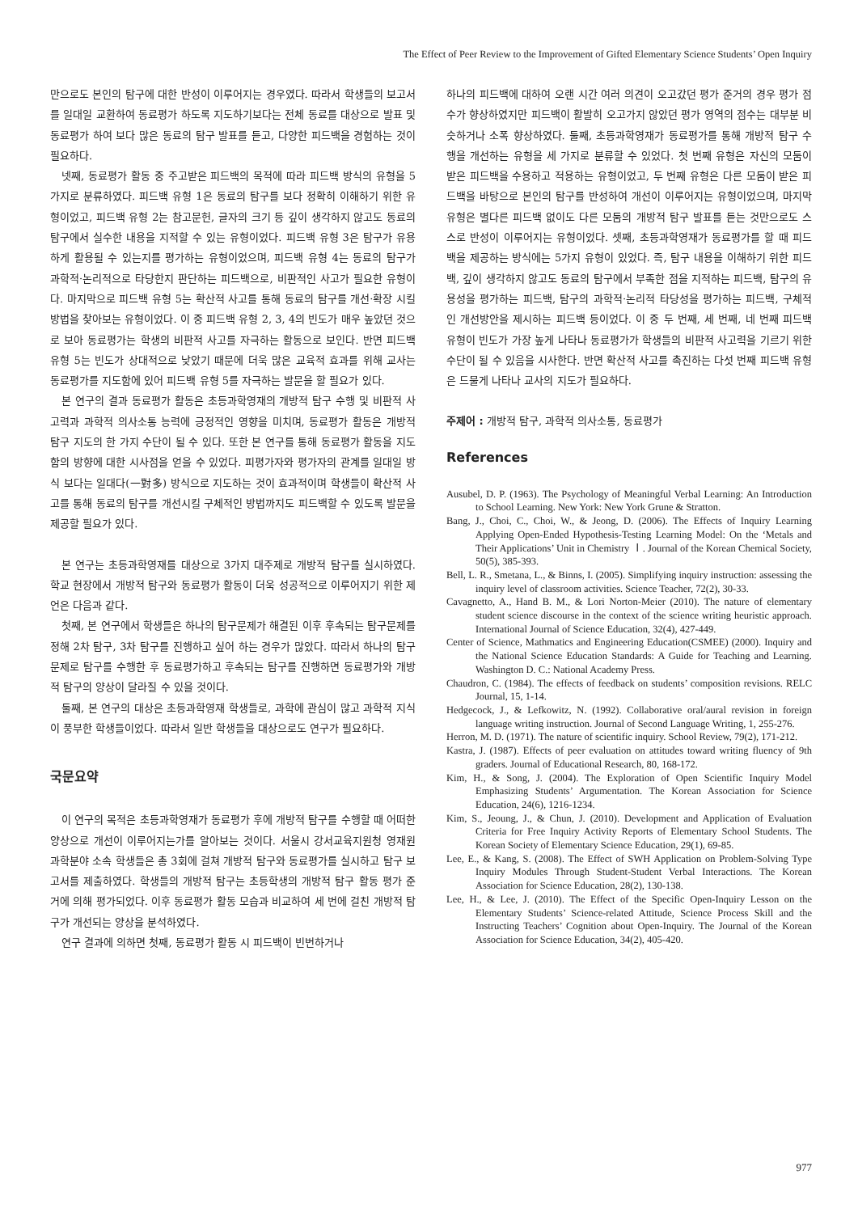The Effect of Peer Review to the Improvement of Gifted Elementary Science Students’ Open Inquiry
만으로도 본인의 탐구에 대한 반성이 이루어지는 경우였다. 따라서 학생들의 보고서를 일대일 교환하여 동료평가 하도록 지도하기보다는 전체 동료를 대상으로 발표 및 동료평가 하여 보다 많은 동료의 탐구 발표를 듣고, 다양한 피드백을 경험하는 것이 필요하다.
넷째, 동료평가 활동 중 주고받은 피드백의 목적에 따라 피드백 방식의 유형을 5가지로 분류하였다. 피드백 유형 1은 동료의 탐구를 보다 정확히 이해하기 위한 유형이었고, 피드백 유형 2는 참고문헌, 글자의 크기 등 깊이 생각하지 않고도 동료의 탐구에서 실수한 내용을 지적할 수 있는 유형이었다. 피드백 유형 3은 탐구가 유용하게 활용될 수 있는지를 평가하는 유형이었으며, 피드백 유형 4는 동료의 탐구가 과학적·논리적으로 타당한지 판단하는 피드백으로, 비판적인 사고가 필요한 유형이다. 마지막으로 피드백 유형 5는 확산적 사고를 통해 동료의 탐구를 개선·확장 시킬 방법을 찾아보는 유형이었다. 이 중 피드백 유형 2, 3, 4의 빈도가 매우 높았던 것으로 보아 동료평가는 학생의 비판적 사고를 자극하는 활동으로 보인다. 반면 피드백 유형 5는 빈도가 상대적으로 낮았기 때문에 더욱 많은 교육적 효과를 위해 교사는 동료평가를 지도함에 있어 피드백 유형 5를 자극하는 발문을 할 필요가 있다.
본 연구의 결과 동료평가 활동은 초등과학영재의 개방적 탐구 수행 및 비판적 사고력과 과학적 의사소통 능력에 긍정적인 영향을 미치며, 동료평가 활동은 개방적 탐구 지도의 한 가지 수단이 될 수 있다. 또한 본 연구를 통해 동료평가 활동을 지도함의 방향에 대한 시사점을 얻을 수 있었다. 피평가자와 평가자의 관계를 일대일 방식 보다는 일대다(一對多) 방식으로 지도하는 것이 효과적이며 학생들이 확산적 사고를 통해 동료의 탐구를 개선시킬 구체적인 방법까지도 피드백할 수 있도록 발문을 제공할 필요가 있다.
본 연구는 초등과학영재를 대상으로 3가지 대주제로 개방적 탐구를 실시하였다. 학교 현장에서 개방적 탐구와 동료평가 활동이 더욱 성공적으로 이루어지기 위한 제언은 다음과 같다.
첫째, 본 연구에서 학생들은 하나의 탐구문제가 해결된 이후 후속되는 탐구문제를 정해 2차 탐구, 3차 탐구를 진행하고 싶어 하는 경우가 많았다. 따라서 하나의 탐구문제로 탐구를 수행한 후 동료평가하고 후속되는 탐구를 진행하면 동료평가와 개방적 탐구의 양상이 달라질 수 있을 것이다.
둘째, 본 연구의 대상은 초등과학영재 학생들로, 과학에 관심이 많고 과학적 지식이 풍부한 학생들이었다. 따라서 일반 학생들을 대상으로도 연구가 필요하다.
국문요약
이 연구의 목적은 초등과학영재가 동료평가 후에 개방적 탐구를 수행할 때 어떠한 양상으로 개선이 이루어지는가를 알아보는 것이다. 서울시 강서교육지원청 영재원 과학분야 소속 학생들은 총 3회에 걸쳐 개방적 탐구와 동료평가를 실시하고 탐구 보고서를 제출하였다. 학생들의 개방적 탐구는 초등학생의 개방적 탐구 활동 평가 준거에 의해 평가되었다. 이후 동료평가 활동 모습과 비교하여 세 번에 걸친 개방적 탐구가 개선되는 양상을 분석하였다.
연구 결과에 의하면 첫째, 동료평가 활동 시 피드백이 빈번하거나
하나의 피드백에 대하여 오랜 시간 여러 의견이 오고갔던 평가 준거의 경우 평가 점수가 향상하였지만 피드백이 활발히 오고가지 않았던 평가 영역의 점수는 대부분 비슷하거나 소폭 향상하였다. 둘째, 초등과학영재가 동료평가를 통해 개방적 탐구 수행을 개선하는 유형을 세 가지로 분류할 수 있었다. 첫 번째 유형은 자신의 모둠이 받은 피드백을 수용하고 적용하는 유형이었고, 두 번째 유형은 다른 모둠이 받은 피드백을 바탕으로 본인의 탐구를 반성하여 개선이 이루어지는 유형이었으며, 마지막 유형은 별다른 피드백 없이도 다른 모둠의 개방적 탐구 발표를 듣는 것만으로도 스스로 반성이 이루어지는 유형이었다. 셋째, 초등과학영재가 동료평가를 할 때 피드백을 제공하는 방식에는 5가지 유형이 있었다. 즉, 탐구 내용을 이해하기 위한 피드백, 깊이 생각하지 않고도 동료의 탐구에서 부족한 점을 지적하는 피드백, 탐구의 유용성을 평가하는 피드백, 탐구의 과학적·논리적 타당성을 평가하는 피드백, 구체적인 개선방안을 제시하는 피드백 등이었다. 이 중 두 번째, 세 번째, 네 번째 피드백 유형이 빈도가 가장 높게 나타나 동료평가가 학생들의 비판적 사고력을 기르기 위한 수단이 될 수 있음을 시사한다. 반면 확산적 사고를 촉진하는 다섯 번째 피드백 유형은 드물게 나타나 교사의 지도가 필요하다.
주제어 : 개방적 탐구, 과학적 의사소통, 동료평가
References
Ausubel, D. P. (1963). The Psychology of Meaningful Verbal Learning: An Introduction to School Learning. New York: New York Grune & Stratton.
Bang, J., Choi, C., Choi, W., & Jeong, D. (2006). The Effects of Inquiry Learning Applying Open-Ended Hypothesis-Testing Learning Model: On the ‘Metals and Their Applications’ Unit in Chemistry Ⅰ. Journal of the Korean Chemical Society, 50(5), 385-393.
Bell, L. R., Smetana, L., & Binns, I. (2005). Simplifying inquiry instruction: assessing the inquiry level of classroom activities. Science Teacher, 72(2), 30-33.
Cavagnetto, A., Hand B. M., & Lori Norton-Meier (2010). The nature of elementary student science discourse in the context of the science writing heuristic approach. International Journal of Science Education, 32(4), 427-449.
Center of Science, Mathmatics and Engineering Education(CSMEE) (2000). Inquiry and the National Science Education Standards: A Guide for Teaching and Learning. Washington D. C.: National Academy Press.
Chaudron, C. (1984). The effects of feedback on students’ composition revisions. RELC Journal, 15, 1-14.
Hedgecock, J., & Lefkowitz, N. (1992). Collaborative oral/aural revision in foreign language writing instruction. Journal of Second Language Writing, 1, 255-276.
Herron, M. D. (1971). The nature of scientific inquiry. School Review, 79(2), 171-212.
Kastra, J. (1987). Effects of peer evaluation on attitudes toward writing fluency of 9th graders. Journal of Educational Research, 80, 168-172.
Kim, H., & Song, J. (2004). The Exploration of Open Scientific Inquiry Model Emphasizing Students’ Argumentation. The Korean Association for Science Education, 24(6), 1216-1234.
Kim, S., Jeoung, J., & Chun, J. (2010). Development and Application of Evaluation Criteria for Free Inquiry Activity Reports of Elementary School Students. The Korean Society of Elementary Science Education, 29(1), 69-85.
Lee, E., & Kang, S. (2008). The Effect of SWH Application on Problem-Solving Type Inquiry Modules Through Student-Student Verbal Interactions. The Korean Association for Science Education, 28(2), 130-138.
Lee, H., & Lee, J. (2010). The Effect of the Specific Open-Inquiry Lesson on the Elementary Students’ Science-related Attitude, Science Process Skill and the Instructing Teachers’ Cognition about Open-Inquiry. The Journal of the Korean Association for Science Education, 34(2), 405-420.
977